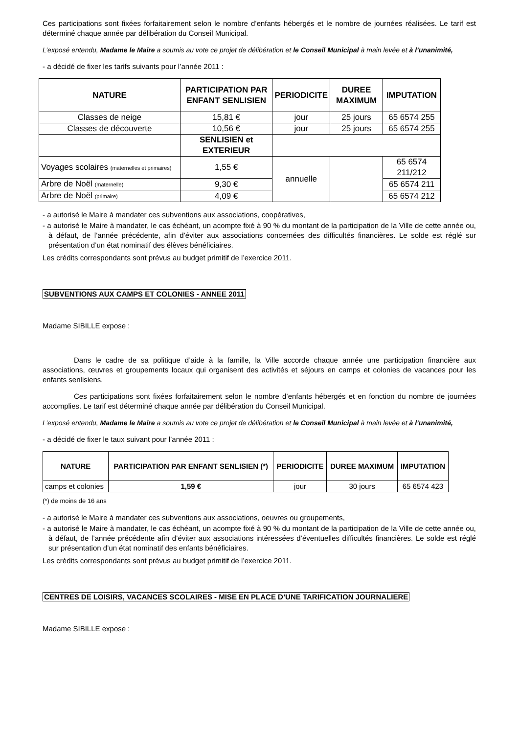Ces participations sont fixées forfaitairement selon le nombre d’enfants hébergés et le nombre de journées réalisées. Le tarif est déterminé chaque année par délibération du Conseil Municipal.
L’exposé entendu, Madame le Maire a soumis au vote ce projet de délibération et le Conseil Municipal à main levée et à l’unanimité,
- a décidé de fixer les tarifs suivants pour l’année 2011 :
| NATURE | PARTICIPATION PAR ENFANT SENLISIEN | PERIODICITE | DUREE MAXIMUM | IMPUTATION |
| --- | --- | --- | --- | --- |
| Classes de neige | 15,81 € | jour | 25 jours | 65 6574 255 |
| Classes de découverte | 10,56 € | jour | 25 jours | 65 6574 255 |
| | SENLISIEN et EXTERIEUR | | | |
| Voyages scolaires (maternelles et primaires) | 1,55 € | annuelle | | 65 6574 211/212 |
| Arbre de Noël (maternelle) | 9,30 € | | | 65 6574 211 |
| Arbre de Noël (primaire) | 4,09 € | | | 65 6574 212 |
- a autorisé le Maire à mandater ces subventions aux associations, coopératives,
- a autorisé le Maire à mandater, le cas échéant, un acompte fixé à 90 % du montant de la participation de la Ville de cette année ou, à défaut, de l’année précédente, afin d’éviter aux associations concernées des difficultés financières. Le solde est réglé sur présentation d’un état nominatif des élèves bénéficiaires.
Les crédits correspondants sont prévus au budget primitif de l’exercice 2011.
SUBVENTIONS AUX CAMPS ET COLONIES - ANNEE 2011
Madame SIBILLE expose :
Dans le cadre de sa politique d’aide à la famille, la Ville accorde chaque année une participation financière aux associations, œuvres et groupements locaux qui organisent des activités et séjours en camps et colonies de vacances pour les enfants senlisiens.
Ces participations sont fixées forfaitairement selon le nombre d’enfants hébergés et en fonction du nombre de journées accomplies. Le tarif est déterminé chaque année par délibération du Conseil Municipal.
L’exposé entendu, Madame le Maire a soumis au vote ce projet de délibération et le Conseil Municipal à main levée et à l’unanimité,
- a décidé de fixer le taux suivant pour l’année 2011 :
| NATURE | PARTICIPATION PAR ENFANT SENLISIEN (*) | PERIODICITE | DUREE MAXIMUM | IMPUTATION |
| --- | --- | --- | --- | --- |
| camps et colonies | 1,59 € | jour | 30 jours | 65 6574 423 |
(*) de moins de 16 ans
- a autorisé le Maire à mandater ces subventions aux associations, oeuvres ou groupements,
- a autorisé le Maire à mandater, le cas échéant, un acompte fixé à 90 % du montant de la participation de la Ville de cette année ou, à défaut, de l’année précédente afin d’éviter aux associations intéressées d’éventuelles difficultés financières. Le solde est réglé sur présentation d’un état nominatif des enfants bénéficiaires.
Les crédits correspondants sont prévus au budget primitif de l’exercice 2011.
CENTRES DE LOISIRS, VACANCES SCOLAIRES - MISE EN PLACE D’UNE TARIFICATION JOURNALIERE
Madame SIBILLE expose :